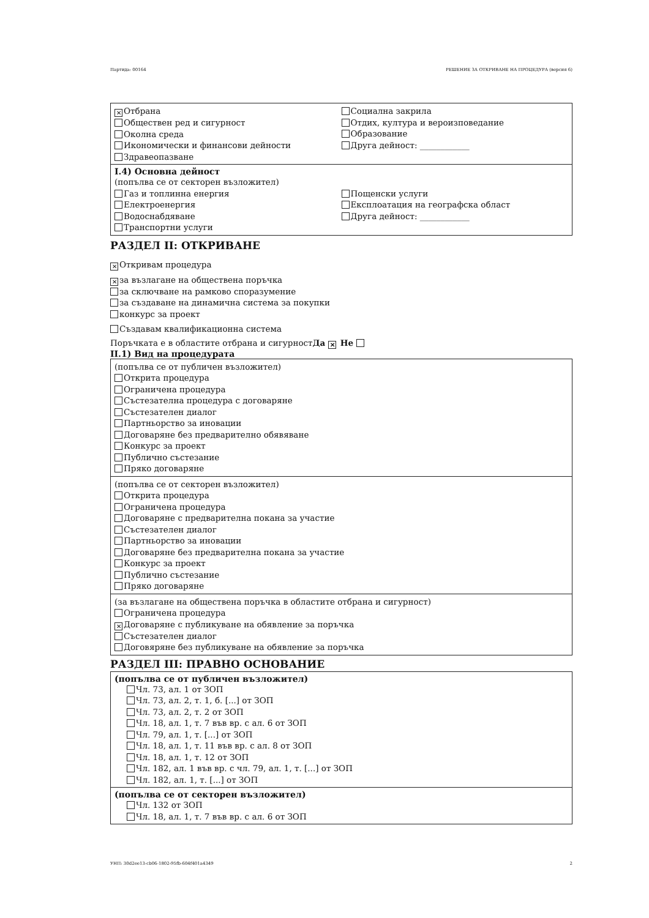Партида: 00164 РЕШЕНИЕ ЗА ОТКРИВАНЕ НА ПРОЦЕДУРА (версия 6)
✕ Отбрана
Обществен ред и сигурност
Околна среда
Икономически и финансови дейности
Здравеопазване
Социална закрила
Отдих, култура и вероизповедание
Образование
Друга дейност: ____________
I.4) Основна дейност
(попълва се от секторен възложител)
Газ и топлинна енергия
Електроенергия
Водоснабдяване
Транспортни услуги
Пощенски услуги
Експлоатация на географска област
Друга дейност: ____________
РАЗДЕЛ II: ОТКРИВАНЕ
✕ Откривам процедура
✕ за възлагане на обществена поръчка
за сключване на рамково споразумение
за създаване на динамична система за покупки
конкурс за проект
Създавам квалификационна система
Поръчката е в областите отбрана и сигурност Да ✕ Не
II.1) Вид на процедурата
(попълва се от публичен възложител)
Открита процедура
Ограничена процедура
Състезателна процедура с договаряне
Състезателен диалог
Партньорство за иновации
Договаряне без предварително обявяване
Конкурс за проект
Публично състезание
Пряко договаряне
(попълва се от секторен възложител)
Открита процедура
Ограничена процедура
Договаряне с предварителна покана за участие
Състезателен диалог
Партньорство за иновации
Договаряне без предварителна покана за участие
Конкурс за проект
Публично състезание
Пряко договаряне
(за възлагане на обществена поръчка в областите отбрана и сигурност)
Ограничена процедура
✕ Договаряне с публикуване на обявление за поръчка
Състезателен диалог
Договяряне без публикуване на обявление за поръчка
РАЗДЕЛ III: ПРАВНО ОСНОВАНИЕ
(попълва се от публичен възложител)
Чл. 73, ал. 1 от ЗОП
Чл. 73, ал. 2, т. 1, б. [...] от ЗОП
Чл. 73, ал. 2, т. 2 от ЗОП
Чл. 18, ал. 1, т. 7 във вр. с ал. 6 от ЗОП
Чл. 79, ал. 1, т. [...] от ЗОП
Чл. 18, ал. 1, т. 11 във вр. с ал. 8 от ЗОП
Чл. 18, ал. 1, т. 12 от ЗОП
Чл. 182, ал. 1 във вр. с чл. 79, ал. 1, т. [...] от ЗОП
Чл. 182, ал. 1, т. [...] от ЗОП
(попълва се от секторен възложител)
Чл. 132 от ЗОП
Чл. 18, ал. 1, т. 7 във вр. с ал. 6 от ЗОП
УНП: 30d2ee13-cb06-1802-95fb-604f401a4349 2